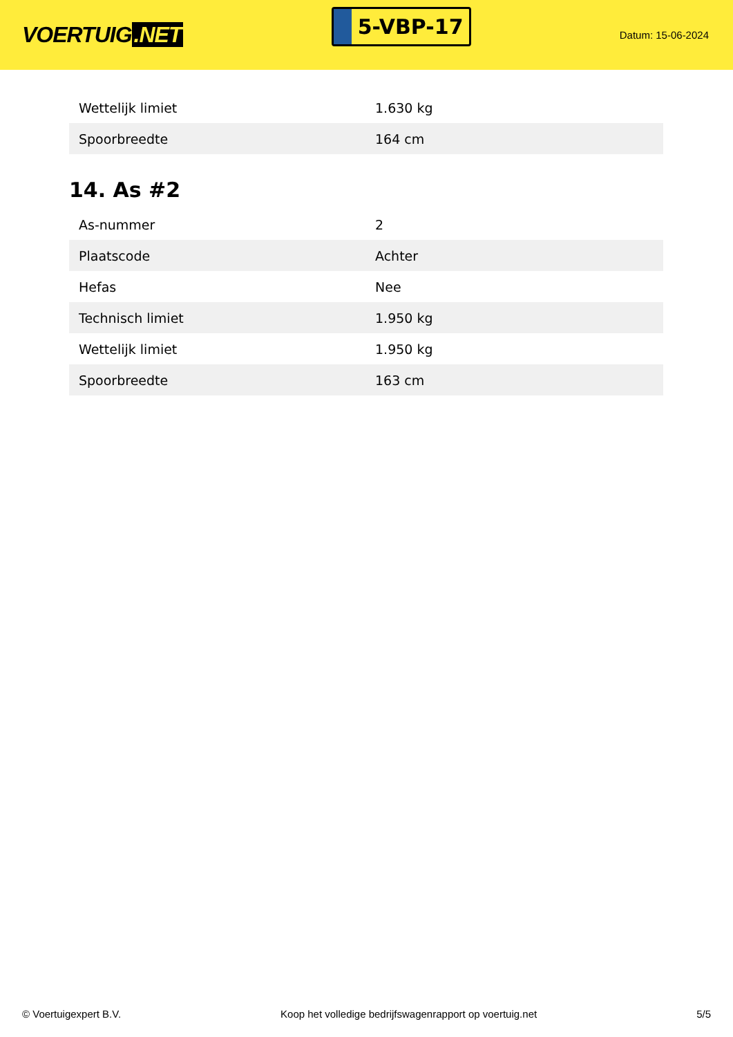VOERTUIG.NET
5-VBP-17
Datum: 15-06-2024
| Wettelijk limiet | 1.630 kg |
| Spoorbreedte | 164 cm |
14. As #2
| As-nummer | 2 |
| Plaatscode | Achter |
| Hefas | Nee |
| Technisch limiet | 1.950 kg |
| Wettelijk limiet | 1.950 kg |
| Spoorbreedte | 163 cm |
© Voertuigexpert B.V. Koop het volledige bedrijfswagenrapport op voertuig.net 5/5